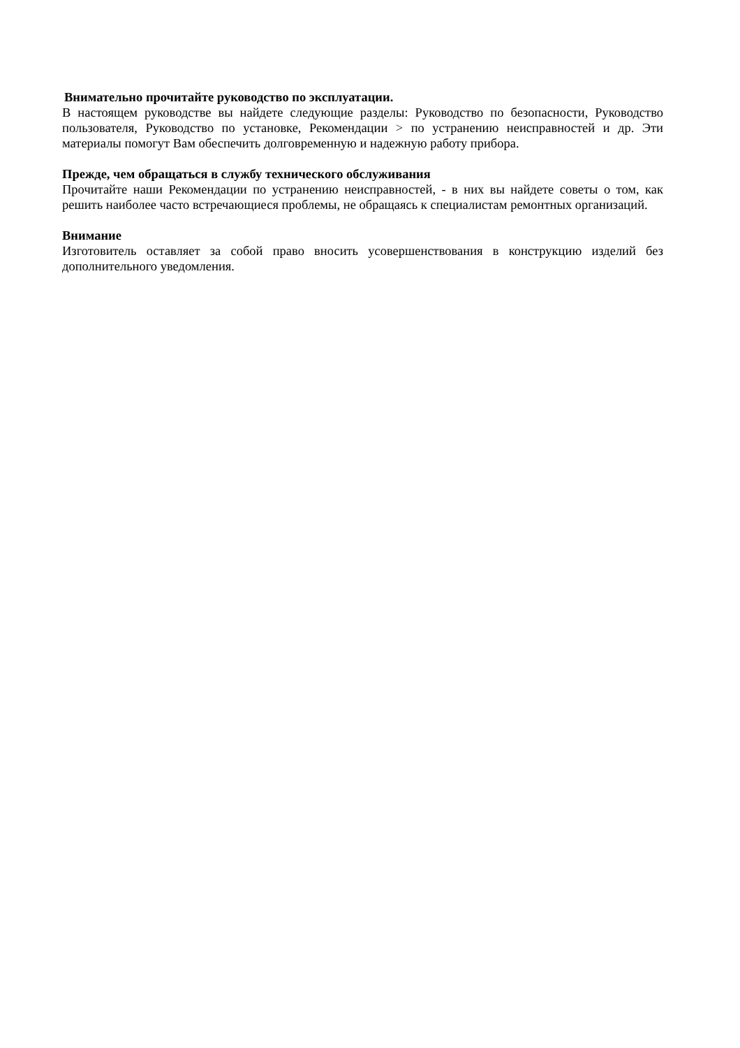Внимательно прочитайте руководство по эксплуатации.
В настоящем руководстве вы найдете следующие разделы: Руководство по безопасности, Руководство пользователя, Руководство по установке, Рекомендации > по устранению неисправностей и др. Эти материалы помогут Вам обеспечить долговременную и надежную работу прибора.
Прежде, чем обращаться в службу технического обслуживания
Прочитайте наши Рекомендации по устранению неисправностей, - в них вы найдете советы о том, как решить наиболее часто встречающиеся проблемы, не обращаясь к специалистам ремонтных организаций.
Внимание
Изготовитель оставляет за собой право вносить усовершенствования в конструкцию изделий без дополнительного уведомления.